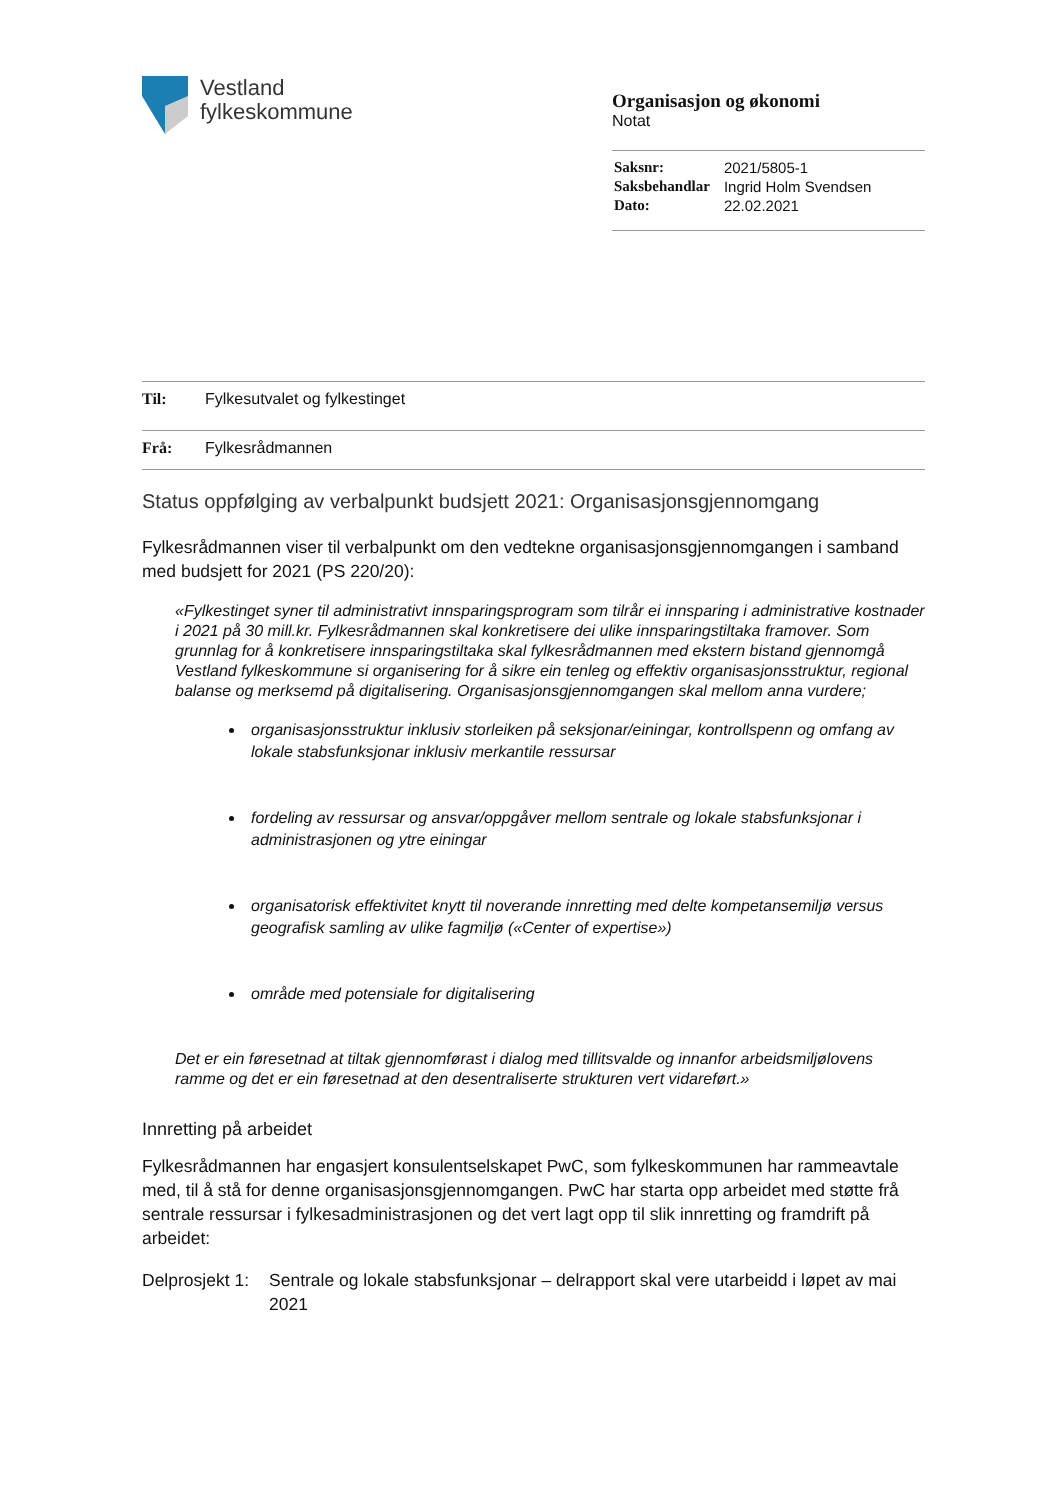Vestland
fylkeskommune
Organisasjon og økonomi
Notat
| Saksnr: | 2021/5805-1 |
| Saksbehandlar | Ingrid Holm Svendsen |
| Dato: | 22.02.2021 |
Til: Fylkesutvalet og fylkestinget
Frå: Fylkesrådmannen
Status oppfølging av verbalpunkt budsjett 2021: Organisasjonsgjennomgang
Fylkesrådmannen viser til verbalpunkt om den vedtekne organisasjonsgjennomgangen i samband med budsjett for 2021 (PS 220/20):
«Fylkestinget syner til administrativt innsparingsprogram som tilrår ei innsparing i administrative kostnader i 2021 på 30 mill.kr. Fylkesrådmannen skal konkretisere dei ulike innsparingstiltaka framover. Som grunnlag for å konkretisere innsparingstiltaka skal fylkesrådmannen med ekstern bistand gjennomgå Vestland fylkeskommune si organisering for å sikre ein tenleg og effektiv organisasjonsstruktur, regional balanse og merksemd på digitalisering. Organisasjonsgjennomgangen skal mellom anna vurdere;
organisasjonsstruktur inklusiv storleiken på seksjonar/einingar, kontrollspenn og omfang av lokale stabsfunksjonar inklusiv merkantile ressursar
fordeling av ressursar og ansvar/oppgåver mellom sentrale og lokale stabsfunksjonar i administrasjonen og ytre einingar
organisatorisk effektivitet knytt til noverande innretting med delte kompetansemiljø versus geografisk samling av ulike fagmiljø («Center of expertise»)
område med potensiale for digitalisering
Det er ein føresetnad at tiltak gjennomførast i dialog med tillitsvalde og innanfor arbeidsmiljølovens ramme og det er ein føresetnad at den desentraliserte strukturen vert vidareført.»
Innretting på arbeidet
Fylkesrådmannen har engasjert konsulentselskapet PwC, som fylkeskommunen har rammeavtale med, til å stå for denne organisasjonsgjennomgangen. PwC har starta opp arbeidet med støtte frå sentrale ressursar i fylkesadministrasjonen og det vert lagt opp til slik innretting og framdrift på arbeidet:
Delprosjekt 1: Sentrale og lokale stabsfunksjonar – delrapport skal vere utarbeidd i løpet av mai 2021